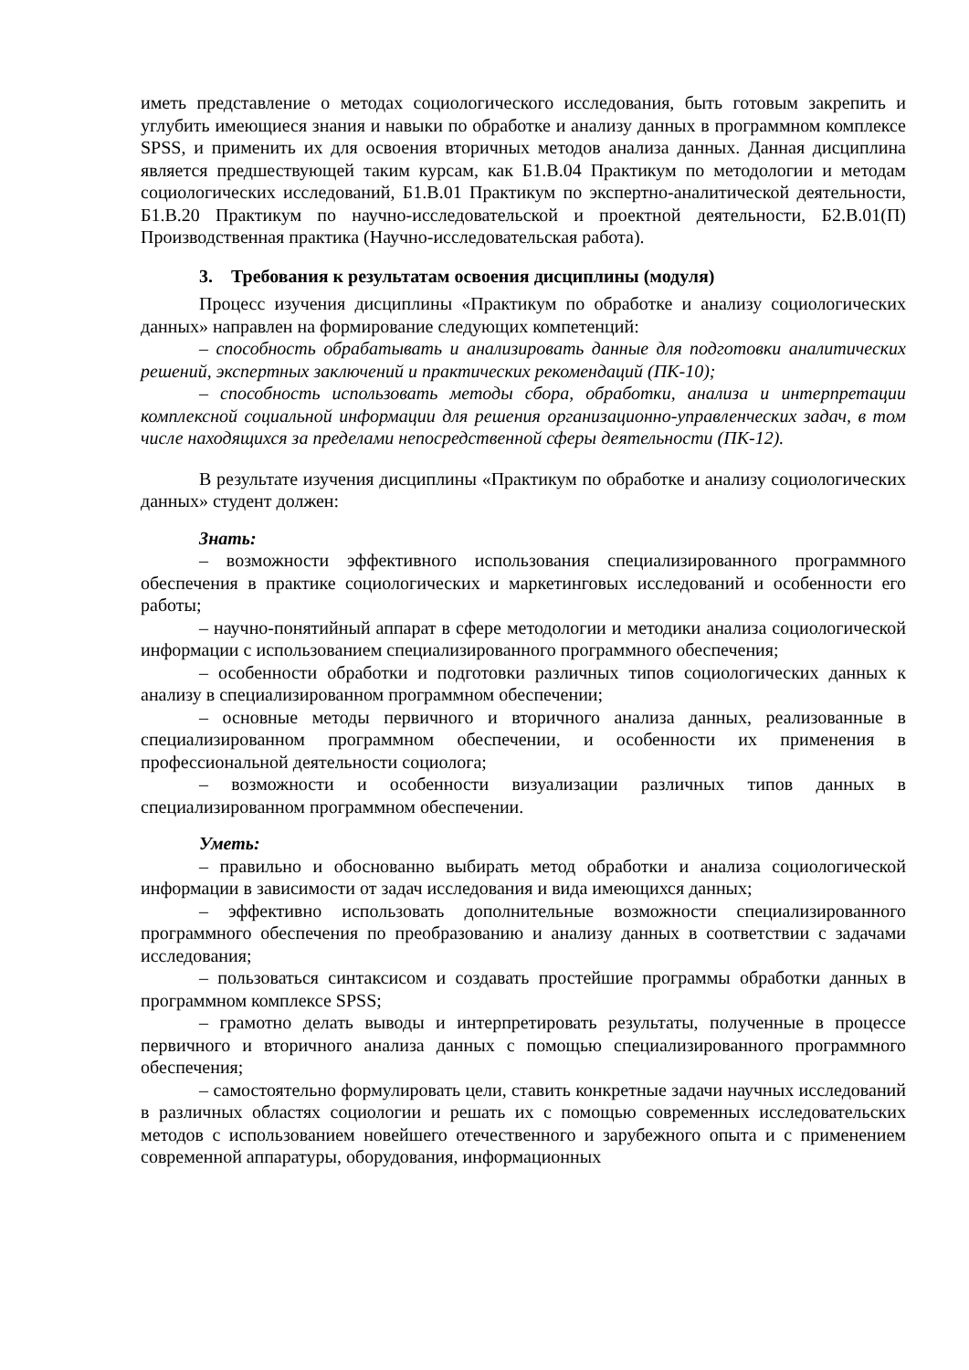иметь представление о методах социологического исследования, быть готовым закрепить и углубить имеющиеся знания и навыки по обработке и анализу данных в программном комплексе SPSS, и применить их для освоения вторичных методов анализа данных. Данная дисциплина является предшествующей таким курсам, как Б1.В.04 Практикум по методологии и методам социологических исследований, Б1.В.01 Практикум по экспертно-аналитической деятельности, Б1.В.20 Практикум по научно-исследовательской и проектной деятельности, Б2.В.01(П) Производственная практика (Научно-исследовательская работа).
3. Требования к результатам освоения дисциплины (модуля)
Процесс изучения дисциплины «Практикум по обработке и анализу социологических данных» направлен на формирование следующих компетенций:
– способность обрабатывать и анализировать данные для подготовки аналитических решений, экспертных заключений и практических рекомендаций (ПК-10);
– способность использовать методы сбора, обработки, анализа и интерпретации комплексной социальной информации для решения организационно-управленческих задач, в том числе находящихся за пределами непосредственной сферы деятельности (ПК-12).
В результате изучения дисциплины «Практикум по обработке и анализу социологических данных» студент должен:
Знать:
– возможности эффективного использования специализированного программного обеспечения в практике социологических и маркетинговых исследований и особенности его работы;
– научно-понятийный аппарат в сфере методологии и методики анализа социологической информации с использованием специализированного программного обеспечения;
– особенности обработки и подготовки различных типов социологических данных к анализу в специализированном программном обеспечении;
– основные методы первичного и вторичного анализа данных, реализованные в специализированном программном обеспечении, и особенности их применения в профессиональной деятельности социолога;
– возможности и особенности визуализации различных типов данных в специализированном программном обеспечении.
Уметь:
– правильно и обоснованно выбирать метод обработки и анализа социологической информации в зависимости от задач исследования и вида имеющихся данных;
– эффективно использовать дополнительные возможности специализированного программного обеспечения по преобразованию и анализу данных в соответствии с задачами исследования;
– пользоваться синтаксисом и создавать простейшие программы обработки данных в программном комплексе SPSS;
– грамотно делать выводы и интерпретировать результаты, полученные в процессе первичного и вторичного анализа данных с помощью специализированного программного обеспечения;
– самостоятельно формулировать цели, ставить конкретные задачи научных исследований в различных областях социологии и решать их с помощью современных исследовательских методов с использованием новейшего отечественного и зарубежного опыта и с применением современной аппаратуры, оборудования, информационных